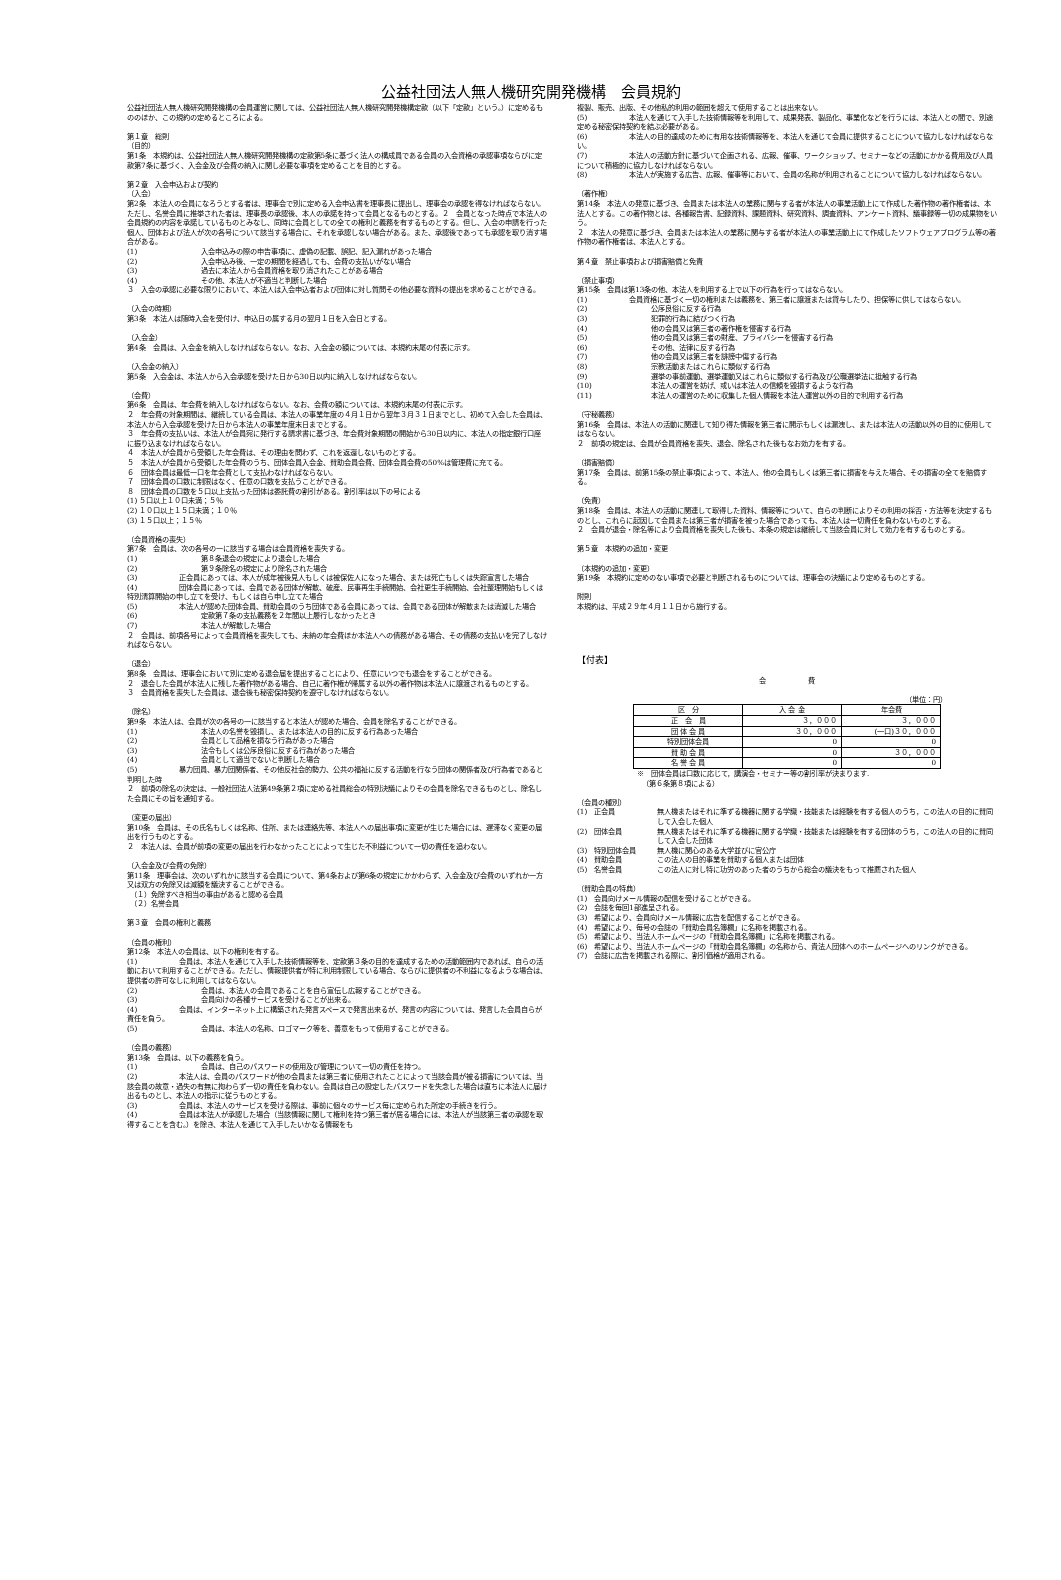公益社団法人無人機研究開発機構　会員規約
公益社団法人無人機研究開発機構の会員運営に関しては、公益社団法人無人機研究開発機構定款（以下「定款」という。）に定めるもののほか、この規約の定めるところによる。
第１章　総則
（目的）
第1条　本規約は、公益社団法人無人機研究開発機構の定款第5条に基づく法人の構成員である会員の入会資格の承認事項ならびに定款第7条に基づく、入会金及び会費の納入に関し必要な事項を定めることを目的とする。
第２章　入会申込および契約
（入会）
第2条　本法人の会員になろうとする者は、理事会で別に定める入会申込書を理事長に提出し、理事会の承認を得なければならない。ただし、名誉会員に推挙された者は、理事長の承認後、本人の承諾を持って会員となるものとする。２　会員となった時点で本法人の会員規約の内容を承諾しているものとみなし、同時に会員としての全ての権利と義務を有するものとする。但し、入会の申請を行った個人、団体および法人が次の各号について該当する場合に、それを承認しない場合がある。また、承認後であっても承認を取り消す場合がある。
(1) 入会申込みの際の申告事項に、虚偽の記載、誤記、記入漏れがあった場合
(2) 入会申込み後、一定の期間を経過しても、会費の支払いがない場合
(3) 過去に本法人から会員資格を取り消されたことがある場合
(4) その他、本法人が不適当と判断した場合
３　入会の承認に必要な限りにおいて、本法人は入会申込者および団体に対し質問その他必要な資料の提出を求めることができる。
（入会の時期）
第3条　本法人は随時入会を受付け、申込日の属する月の翌月１日を入会日とする。
（入会金）
第4条　会員は、入会金を納入しなければならない。なお、入会金の額については、本規約末尾の付表に示す。
（入会金の納入）
第5条　入会金は、本法人から入会承認を受けた日から30日以内に納入しなければならない。
（会費）
第6条　会員は、年会費を納入しなければならない。なお、会費の額については、本規約末尾の付表に示す。
２　年会費の対象期間は、継続している会員は、本法人の事業年度の４月１日から翌年３月３１日までとし、初めて入会した会員は、本法人から入会承認を受けた日から本法人の事業年度末日までとする。
３　年会費の支払いは、本法人が会員宛に発行する請求書に基づき、年会費対象期間の開始から30日以内に、本法人の指定銀行口座に振り込まなければならない。
４　本法人が会員から受領した年会費は、その理由を問わず、これを返還しないものとする。
５　本法人が会員から受領した年会費のうち、団体会員入会金、賛助会員会費、団体会員会費の50%は管理費に充てる。
６　団体会員は最低一口を年会費として支払わなければならない。
７　団体会員の口数に制限はなく、任意の口数を支払うことができる。
８　団体会員の口数を５口以上支払った団体は委託費の割引がある。割引率は以下の号による
(1) ５口以上１０口未満；５％
(2) １０口以上１５口未満；１０％
(3) １５口以上；１５％
（会員資格の喪失）
第7条　会員は、次の各号の一に該当する場合は会員資格を喪失する。
(1) 第８条退会の規定により退会した場合
(2) 第９条除名の規定により除名された場合
(3)　　　　　　正会員にあっては、本人が成年被後見人もしくは被保佐人になった場合、または死亡もしくは失踪宣言した場合
(4)　　　　　　団体会員にあっては、会員である団体が解散、破産、民事再生手続開始、会社更生手続開始、会社整理開始もしくは特別清算開始の申し立てを受け、もしくは自ら申し立てた場合
(5)　　　　　　本法人が認めた団体会員、賛助会員のうち団体である会員にあっては、会員である団体が解散または消滅した場合
(6) 定款第７条の支払義務を２年間以上履行しなかったとき
(7) 本法人が解散した場合
２　会員は、前項各号によって会員資格を喪失しても、未納の年会費ほか本法人への債務がある場合、その債務の支払いを完了しなければならない。
（退会）
第8条　会員は、理事会において別に定める退会届を提出することにより、任意にいつでも退会をすることができる。
２　退会した会員が本法人に残した著作物がある場合、自己に著作権が帰属する以外の著作物は本法人に譲渡されるものとする。
３　会員資格を喪失した会員は、退会後も秘密保持契約を遵守しなければならない。
（除名）
第9条　本法人は、会員が次の各号の一に該当すると本法人が認めた場合、会員を除名することができる。
(1) 本法人の名誉を毀損し、または本法人の目的に反する行為あった場合
(2) 会員として品格を損なう行為があった場合
(3) 法令もしくは公序良俗に反する行為があった場合
(4) 会員として適当でないと判断した場合
(5)　　　　　　暴力団員、暴力団関係者、その他反社会的勢力、公共の福祉に反する活動を行なう団体の関係者及び行為者であると判明した時
２　前項の除名の決定は、一般社団法人法第49条第２項に定める社員総会の特別決議によりその会員を除名できるものとし、除名した会員にその旨を通知する。
（変更の届出）
第10条　会員は、その氏名もしくは名称、住所、または連絡先等、本法人への届出事項に変更が生じた場合には、遅滞なく変更の届出を行うものとする。
２　本法人は、会員が前項の変更の届出を行わなかったことによって生じた不利益について一切の責任を追わない。
（入会金及び会費の免除）
第11条　理事会は、次のいずれかに該当する会員について、第4条および第6条の規定にかかわらず、入会金及び会費のいずれか一方又は双方の免除又は減額を議決することができる。
　（１）免除すべき相当の事由があると認める会員
　（２）名誉会員
第３章　会員の権利と義務
（会員の権利）
第12条　本法人の会員は、以下の権利を有する。
(1)　　　　　　会員は、本法人を通じて入手した技術情報等を、定款第３条の目的を達成するための活動範囲内であれば、自らの活動において利用することができる。ただし、情報提供者が特に利用制限している場合、ならびに提供者の不利益になるような場合は、提供者の許可なしに利用してはならない。
(2) 会員は、本法人の会員であることを自ら宣伝し広報することができる。
(3) 会員向けの各種サービスを受けることが出来る。
(4)　　　　　　会員は、インターネット上に構築された発言スペースで発言出来るが、発言の内容については、発言した会員自らが責任を負う。
(5) 会員は、本法人の名称、ロゴマーク等を、善意をもって使用することができる。
（会員の義務）
第13条　会員は、以下の義務を負う。
(1) 会員は、自己のパスワードの使用及び管理について一切の責任を持つ。
(2)　　　　　　本法人は、会員のパスワードが他の会員または第三者に使用されたことによって当該会員が被る損害については、当該会員の故意・過失の有無に拘わらず一切の責任を負わない。会員は自己の設定したパスワードを失念した場合は直ちに本法人に届け出るものとし、本法人の指示に従うものとする。
(3)　　　　　　会員は、本法人のサービスを受ける際は、事前に個々のサービス毎に定められた所定の手続きを行う。
(4)　　　　　　会員は本法人が承認した場合（当該情報に関して権利を持つ第三者が居る場合には、本法人が当該第三者の承認を取得することを含む。）を除き、本法人を通じて入手したいかなる情報をも
複製、販売、出版、その他私的利用の範囲を超えて使用することは出来ない。
(5)　　　　　　本法人を通じて入手した技術情報等を利用して、成果発表、製品化、事業化などを行うには、本法人との間で、別途定める秘密保持契約を結ぶ必要がある。
(6)　　　　　　本法人の目的達成のために有用な技術情報等を、本法人を通じて会員に提供することについて協力しなければならない。
(7)　　　　　　本法人の活動方針に基づいて企画される、広報、催事、ワークショップ、セミナーなどの活動にかかる費用及び人員について積極的に協力しなければならない。
(8)　　　　　　本法人が実施する広告、広報、催事等において、会員の名称が利用されることについて協力しなければならない。
（著作権）
第14条　本法人の発意に基づき、会員または本法人の業務に関与する者が本法人の事業活動上にて作成した著作物の著作権者は、本法人とする。この著作物とは、各種報告書、記録資料、課題資料、研究資料、調査資料、アンケート資料、議事録等一切の成果物をいう。
２　本法人の発意に基づき、会員または本法人の業務に関与する者が本法人の事業活動上にて作成したソフトウェアプログラム等の著作物の著作権者は、本法人とする。
第４章　禁止事項および損害賠償と免責
（禁止事項）
第15条　会員は第13条の他、本法人を利用する上で以下の行為を行ってはならない。
(1)　　　　　　会員資格に基づく一切の権利または義務を、第三者に譲渡または貸与したり、担保等に供してはならない。
(2) 公序良俗に反する行為
(3) 犯罪的行為に結びつく行為
(4) 他の会員又は第三者の著作権を侵害する行為
(5) 他の会員又は第三者の財産、プライバシーを侵害する行為
(6) その他、法律に反する行為
(7) 他の会員又は第三者を誹謗中傷する行為
(8) 宗教活動またはこれらに類似する行為
(9) 選挙の事前運動、選挙運動又はこれらに類似する行為及び公職選挙法に抵触する行為
(10) 本法人の運営を妨げ、或いは本法人の信頼を毀損するような行為
(11) 本法人の運営のために収集した個人情報を本法人運営以外の目的で利用する行為
（守秘義務）
第16条　会員は、本法人の活動に関連して知り得た情報を第三者に開示もしくは漏洩し、または本法人の活動以外の目的に使用してはならない。
２　前項の規定は、会員が会員資格を喪失、退会、除名された後もなお効力を有する。
（損害賠償）
第17条　会員は、前第15条の禁止事項によって、本法人、他の会員もしくは第三者に損害を与えた場合、その損害の全てを賠償する。
（免責）
第18条　会員は、本法人の活動に関連して取得した資料、情報等について、自らの判断によりその利用の採否・方法等を決定するものとし、これらに起因して会員または第三者が損害を被った場合であっても、本法人は一切責任を負わないものとする。
２　会員が退会・除名等により会員資格を喪失した後も、本条の規定は継続して当該会員に対して効力を有するものとする。
第５章　本規約の追加・変更
（本規約の追加・変更）
第19条　本規約に定めのない事項で必要と判断されるものについては、理事会の決議により定めるものとする。
附則
本規約は、平成２９年４月１１日から施行する。
【付表】
会　　　　　　費
（単位：円）
| 区 分 | 入 会 金 | 年会費 |
| --- | --- | --- |
| 正 会 員 | ３，０００ | ３，０００ |
| 団 体 会 員 | ３０，０００ | (一口)３０，０００ |
| 特別団体会員 | 0 | 0 |
| 賛 助 会 員 | 0 | ３０，０００ |
| 名 誉 会 員 | 0 | 0 |
※　団体会員は口数に応じて，講演会・セミナー等の割引率が決まります.
（第６条第８項による）
（会員の種別）
(1)　正会員 無人機またはそれに準ずる機器に関する学識・技能または経験を有する個人のうち，この法人の目的に賛同して入会した個人
(2)　団体会員 無人機またはそれに準ずる機器に関する学識・技能または経験を有する団体のうち，この法人の目的に賛同して入会した団体
(3)　特別団体会員 無人機に関心のある大学並びに官公庁
(4)　賛助会員 この法人の目的事業を賛助する個人または団体
(5)　名誉会員 この法人に対し特に功労のあった者のうちから総会の議決をもって推薦された個人
（賛助会員の特典）
(1)　会員向けメール情報の配信を受けることができる。
(2)　会誌を毎回1部進呈される。
(3)　希望により、会員向けメール情報に広告を配信することができる。
(4)　希望により、毎号の会誌の「賛助会員名簿欄」に名称を掲載される。
(5)　希望により、当法人ホームページの「賛助会員名簿欄」に名称を掲載される。
(6)　希望により、当法人ホームページの「賛助会員名簿欄」の名称から、貴法人団体へのホームページへのリンクができる。
(7)　会誌に広告を掲載される際に、割引価格が適用される。